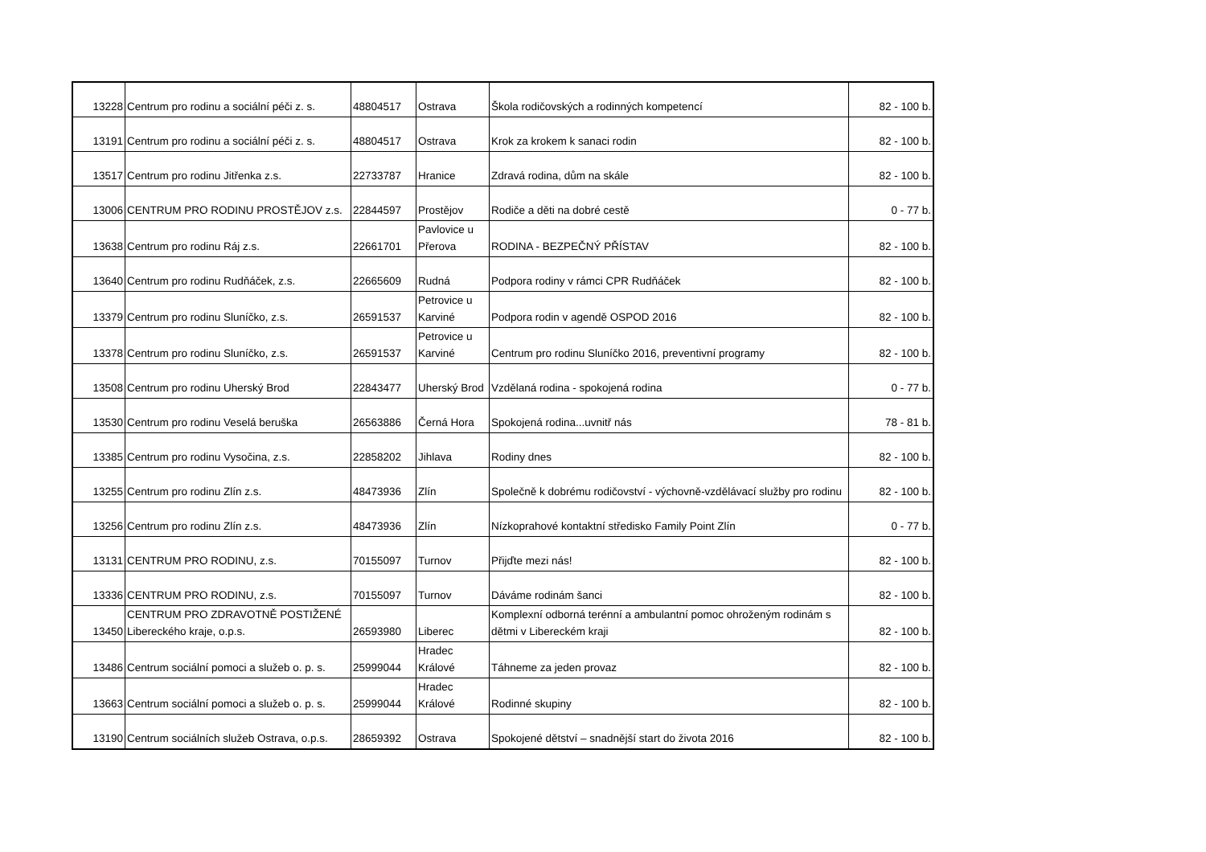| 13228 | Centrum pro rodinu a sociální péči z. s. | 48804517 | Ostrava | Škola rodičovských a rodinných kompetencí | 82 - 100 b. |
| 13191 | Centrum pro rodinu a sociální péči z. s. | 48804517 | Ostrava | Krok za krokem k sanaci rodin | 82 - 100 b. |
| 13517 | Centrum pro rodinu Jitřenka z.s. | 22733787 | Hranice | Zdravá rodina, dům na skále | 82 - 100 b. |
| 13006 | CENTRUM PRO RODINU PROSTĚJOV z.s. | 22844597 | Prostějov | Rodiče a děti na dobré cestě | 0 - 77 b. |
| 13638 | Centrum pro rodinu Ráj z.s. | 22661701 | Pavlovice u Přerova | RODINA - BEZPEČNÝ PŘÍSTAV | 82 - 100 b. |
| 13640 | Centrum pro rodinu Rudňáček, z.s. | 22665609 | Rudná | Podpora rodiny v rámci CPR Rudňáček | 82 - 100 b. |
| 13379 | Centrum pro rodinu Sluníčko, z.s. | 26591537 | Petrovice u Karviné | Podpora rodin v agendě OSPOD 2016 | 82 - 100 b. |
| 13378 | Centrum pro rodinu Sluníčko, z.s. | 26591537 | Petrovice u Karviné | Centrum pro rodinu Sluníčko 2016, preventivní programy | 82 - 100 b. |
| 13508 | Centrum pro rodinu Uherský Brod | 22843477 | Uherský Brod | Vzdělaná rodina - spokojená rodina | 0 - 77 b. |
| 13530 | Centrum pro rodinu Veselá beruška | 26563886 | Černá Hora | Spokojená rodina...uvnitř nás | 78 - 81 b. |
| 13385 | Centrum pro rodinu Vysočina, z.s. | 22858202 | Jihlava | Rodiny dnes | 82 - 100 b. |
| 13255 | Centrum pro rodinu Zlín z.s. | 48473936 | Zlín | Společně k dobrému rodičovství - výchovně-vzdělávací služby pro rodinu | 82 - 100 b. |
| 13256 | Centrum pro rodinu Zlín z.s. | 48473936 | Zlín | Nízkoprahové kontaktní středisko Family Point Zlín | 0 - 77 b. |
| 13131 | CENTRUM PRO RODINU, z.s. | 70155097 | Turnov | Přijďte mezi nás! | 82 - 100 b. |
| 13336 | CENTRUM PRO RODINU, z.s. | 70155097 | Turnov | Dáváme rodinám šanci | 82 - 100 b. |
| 13450 | CENTRUM PRO ZDRAVOTNĚ POSTIŽENÉ Libereckého kraje, o.p.s. | 26593980 | Liberec | Komplexní odborná terénní a ambulantní pomoc ohroženým rodinám s dětmi v Libereckém kraji | 82 - 100 b. |
| 13486 | Centrum sociální pomoci a služeb o. p. s. | 25999044 | Hradec Králové | Táhneme za jeden provaz | 82 - 100 b. |
| 13663 | Centrum sociální pomoci a služeb o. p. s. | 25999044 | Hradec Králové | Rodinné skupiny | 82 - 100 b. |
| 13190 | Centrum sociálních služeb Ostrava, o.p.s. | 28659392 | Ostrava | Spokojené dětství – snadnější start do života 2016 | 82 - 100 b. |